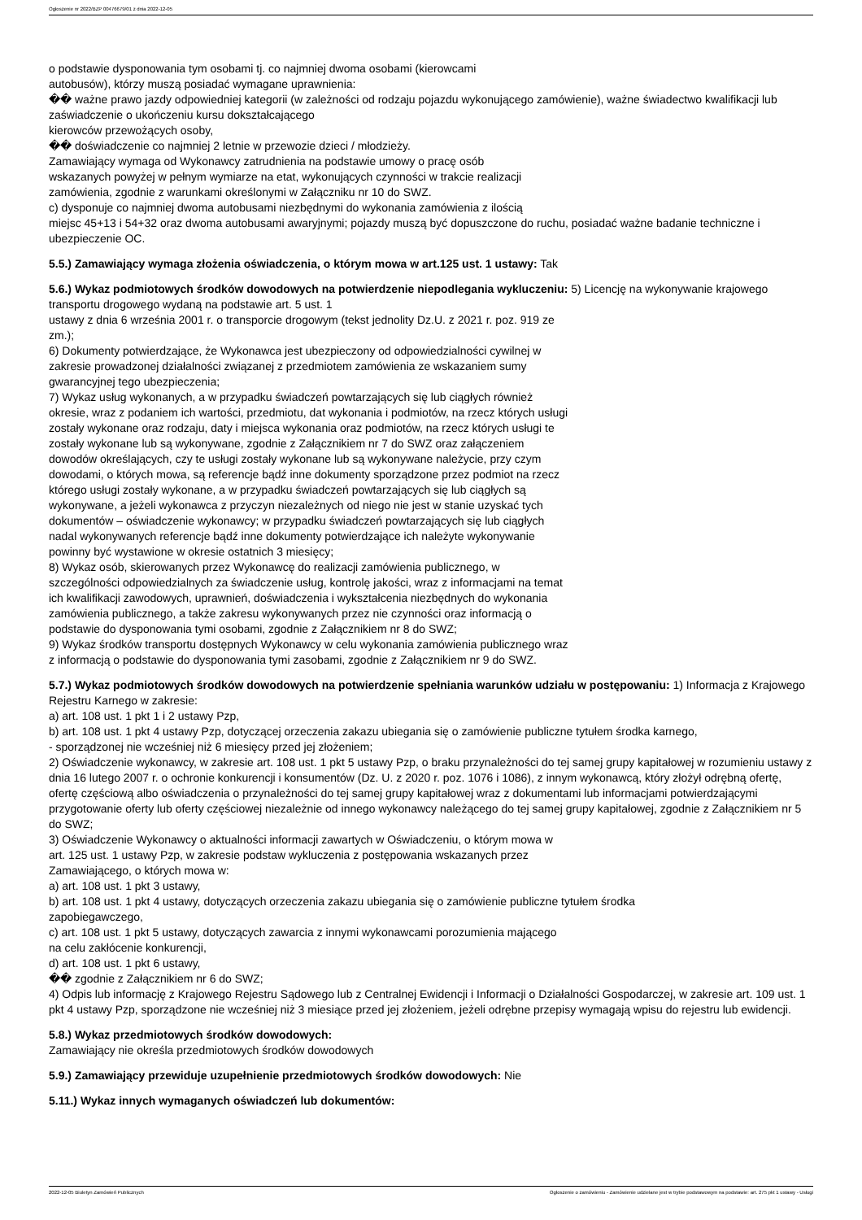Ogłoszenie nr 2022/BZP 00476679/01 z dnia 2022-12-05
o podstawie dysponowania tym osobami tj. co najmniej dwoma osobami (kierowcami
autobusów), którzy muszą posiadać wymagane uprawnienia:
�� ważne prawo jazdy odpowiedniej kategorii (w zależności od rodzaju pojazdu wykonującego zamówienie), ważne świadectwo kwalifikacji lub zaświadczenie o ukończeniu kursu dokształcającego
kierowców przewożących osoby,
�� doświadczenie co najmniej 2 letnie w przewozie dzieci / młodzieży.
Zamawiający wymaga od Wykonawcy zatrudnienia na podstawie umowy o pracę osób
wskazanych powyżej w pełnym wymiarze na etat, wykonujących czynności w trakcie realizacji
zamówienia, zgodnie z warunkami określonymi w Załączniku nr 10 do SWZ.
c) dysponuje co najmniej dwoma autobusami niezbędnymi do wykonania zamówienia z ilością
miejsc 45+13 i 54+32 oraz dwoma autobusami awaryjnymi; pojazdy muszą być dopuszczone do ruchu, posiadać ważne badanie techniczne i ubezpieczenie OC.
5.5.) Zamawiający wymaga złożenia oświadczenia, o którym mowa w art.125 ust. 1 ustawy: Tak
5.6.) Wykaz podmiotowych środków dowodowych na potwierdzenie niepodlegania wykluczeniu: 5) Licencję na wykonywanie krajowego transportu drogowego wydaną na podstawie art. 5 ust. 1
ustawy z dnia 6 września 2001 r. o transporcie drogowym (tekst jednolity Dz.U. z 2021 r. poz. 919 ze
zm.);
6) Dokumenty potwierdzające, że Wykonawca jest ubezpieczony od odpowiedzialności cywilnej w
zakresie prowadzonej działalności związanej z przedmiotem zamówienia ze wskazaniem sumy
gwarancyjnej tego ubezpieczenia;
7) Wykaz usług wykonanych, a w przypadku świadczeń powtarzających się lub ciągłych również
okresie, wraz z podaniem ich wartości, przedmiotu, dat wykonania i podmiotów, na rzecz których usługi
zostały wykonane oraz rodzaju, daty i miejsca wykonania oraz podmiotów, na rzecz których usługi te
zostały wykonane lub są wykonywane, zgodnie z Załącznikiem nr 7 do SWZ oraz załączeniem
dowodów określających, czy te usługi zostały wykonane lub są wykonywane należycie, przy czym
dowodami, o których mowa, są referencje bądź inne dokumenty sporządzone przez podmiot na rzecz
którego usługi zostały wykonane, a w przypadku świadczeń powtarzających się lub ciągłych są
wykonywane, a jeżeli wykonawca z przyczyn niezależnych od niego nie jest w stanie uzyskać tych
dokumentów – oświadczenie wykonawcy; w przypadku świadczeń powtarzających się lub ciągłych
nadal wykonywanych referencje bądź inne dokumenty potwierdzające ich należyte wykonywanie
powinny być wystawione w okresie ostatnich 3 miesięcy;
8) Wykaz osób, skierowanych przez Wykonawcę do realizacji zamówienia publicznego, w
szczególności odpowiedzialnych za świadczenie usług, kontrolę jakości, wraz z informacjami na temat
ich kwalifikacji zawodowych, uprawnień, doświadczenia i wykształcenia niezbędnych do wykonania
zamówienia publicznego, a także zakresu wykonywanych przez nie czynności oraz informacją o
podstawie do dysponowania tymi osobami, zgodnie z Załącznikiem nr 8 do SWZ;
9) Wykaz środków transportu dostępnych Wykonawcy w celu wykonania zamówienia publicznego wraz
z informacją o podstawie do dysponowania tymi zasobami, zgodnie z Załącznikiem nr 9 do SWZ.
5.7.) Wykaz podmiotowych środków dowodowych na potwierdzenie spełniania warunków udziału w postępowaniu: 1) Informacja z Krajowego Rejestru Karnego w zakresie:
a) art. 108 ust. 1 pkt 1 i 2 ustawy Pzp,
b) art. 108 ust. 1 pkt 4 ustawy Pzp, dotyczącej orzeczenia zakazu ubiegania się o zamówienie publiczne tytułem środka karnego,
- sporządzonej nie wcześniej niż 6 miesięcy przed jej złożeniem;
2) Oświadczenie wykonawcy, w zakresie art. 108 ust. 1 pkt 5 ustawy Pzp, o braku przynależności do tej samej grupy kapitałowej w rozumieniu ustawy z dnia 16 lutego 2007 r. o ochronie konkurencji i konsumentów (Dz. U. z 2020 r. poz. 1076 i 1086), z innym wykonawcą, który złożył odrębną ofertę, ofertę częściową albo oświadczenia o przynależności do tej samej grupy kapitałowej wraz z dokumentami lub informacjami potwierdzającymi przygotowanie oferty lub oferty częściowej niezależnie od innego wykonawcy należącego do tej samej grupy kapitałowej, zgodnie z Załącznikiem nr 5 do SWZ;
3) Oświadczenie Wykonawcy o aktualności informacji zawartych w Oświadczeniu, o którym mowa w
art. 125 ust. 1 ustawy Pzp, w zakresie podstaw wykluczenia z postępowania wskazanych przez
Zamawiającego, o których mowa w:
a) art. 108 ust. 1 pkt 3 ustawy,
b) art. 108 ust. 1 pkt 4 ustawy, dotyczących orzeczenia zakazu ubiegania się o zamówienie publiczne tytułem środka
zapobiegawczego,
c) art. 108 ust. 1 pkt 5 ustawy, dotyczących zawarcia z innymi wykonawcami porozumienia mającego
na celu zakłócenie konkurencji,
d) art. 108 ust. 1 pkt 6 ustawy,
�� zgodnie z Załącznikiem nr 6 do SWZ;
4) Odpis lub informację z Krajowego Rejestru Sądowego lub z Centralnej Ewidencji i Informacji o Działalności Gospodarczej, w zakresie art. 109 ust. 1 pkt 4 ustawy Pzp, sporządzone nie wcześniej niż 3 miesiące przed jej złożeniem, jeżeli odrębne przepisy wymagają wpisu do rejestru lub ewidencji.
5.8.) Wykaz przedmiotowych środków dowodowych:
Zamawiający nie określa przedmiotowych środków dowodowych
5.9.) Zamawiający przewiduje uzupełnienie przedmiotowych środków dowodowych: Nie
5.11.) Wykaz innych wymaganych oświadczeń lub dokumentów:
2022-12-05 Biuletyn Zamówień Publicznych Ogłoszenie o zamówieniu - Zamówienie udzielane jest w trybie podstawowym na podstawie: art. 275 pkt 1 ustawy - Usługi